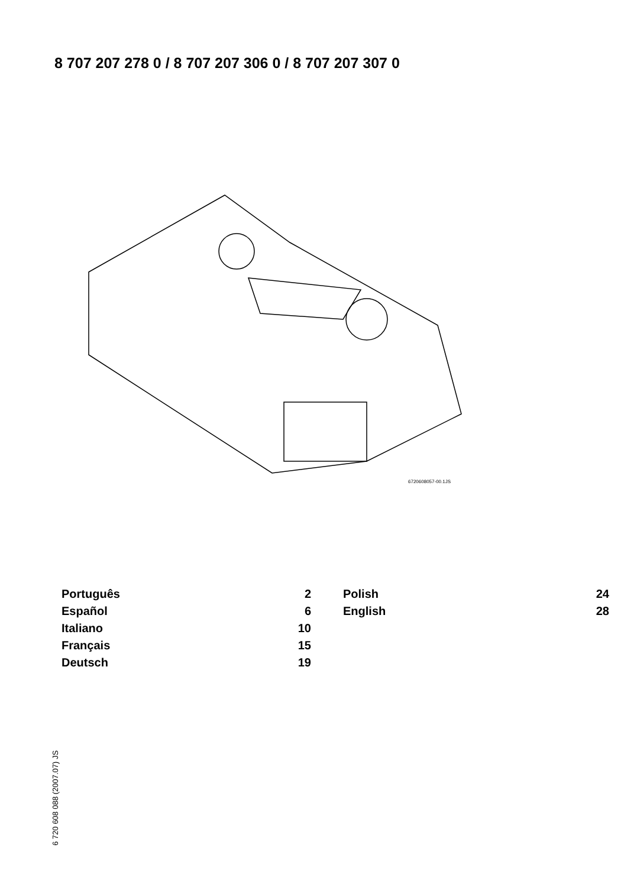8 707 207 278 0 / 8 707 207 306 0 / 8 707 207 307 0
6720608057-00.1JS
Português 2
Español 6
Italiano 10
Français 15
Deutsch 19
Polish 24
English 28
6 720 608 088 (2007.07) JS